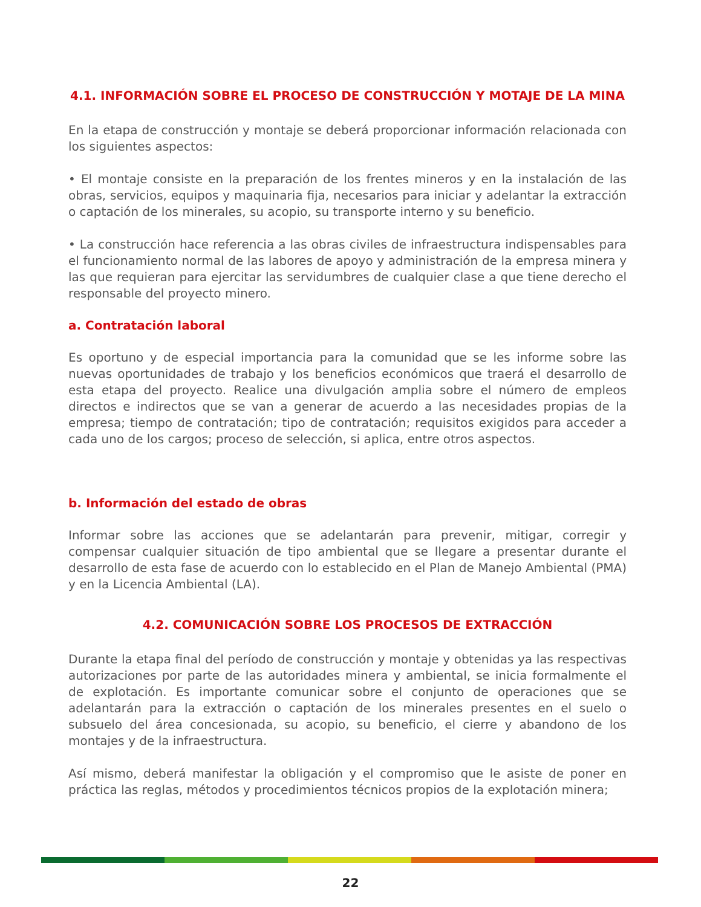4.1. INFORMACIÓN SOBRE EL PROCESO DE CONSTRUCCIÓN Y MOTAJE DE LA MINA
En la etapa de construcción y montaje se deberá proporcionar información relacionada con los siguientes aspectos:
• El montaje consiste en la preparación de los frentes mineros y en la instalación de las obras, servicios, equipos y maquinaria fija, necesarios para iniciar y adelantar la extracción o captación de los minerales, su acopio, su transporte interno y su beneficio.
• La construcción hace referencia a las obras civiles de infraestructura indispensables para el funcionamiento normal de las labores de apoyo y administración de la empresa minera y las que requieran para ejercitar las servidumbres de cualquier clase a que tiene derecho el responsable del proyecto minero.
a. Contratación laboral
Es oportuno y de especial importancia para la comunidad que se les informe sobre las nuevas oportunidades de trabajo y los beneficios económicos que traerá el desarrollo de esta etapa del proyecto. Realice una divulgación amplia sobre el número de empleos directos e indirectos que se van a generar de acuerdo a las necesidades propias de la empresa; tiempo de contratación; tipo de contratación; requisitos exigidos para acceder a cada uno de los cargos; proceso de selección, si aplica, entre otros aspectos.
b. Información del estado de obras
Informar sobre las acciones que se adelantarán para prevenir, mitigar, corregir y compensar cualquier situación de tipo ambiental que se llegare a presentar durante el desarrollo de esta fase de acuerdo con lo establecido en el Plan de Manejo Ambiental (PMA) y en la Licencia Ambiental (LA).
4.2. COMUNICACIÓN SOBRE LOS PROCESOS DE EXTRACCIÓN
Durante la etapa final del período de construcción y montaje y obtenidas ya las respectivas autorizaciones por parte de las autoridades minera y ambiental, se inicia formalmente el de explotación. Es importante comunicar sobre el conjunto de operaciones que se adelantarán para la extracción o captación de los minerales presentes en el suelo o subsuelo del área concesionada, su acopio, su beneficio, el cierre y abandono de los montajes y de la infraestructura.
Así mismo, deberá manifestar la obligación y el compromiso que le asiste de poner en práctica las reglas, métodos y procedimientos técnicos propios de la explotación minera;
22